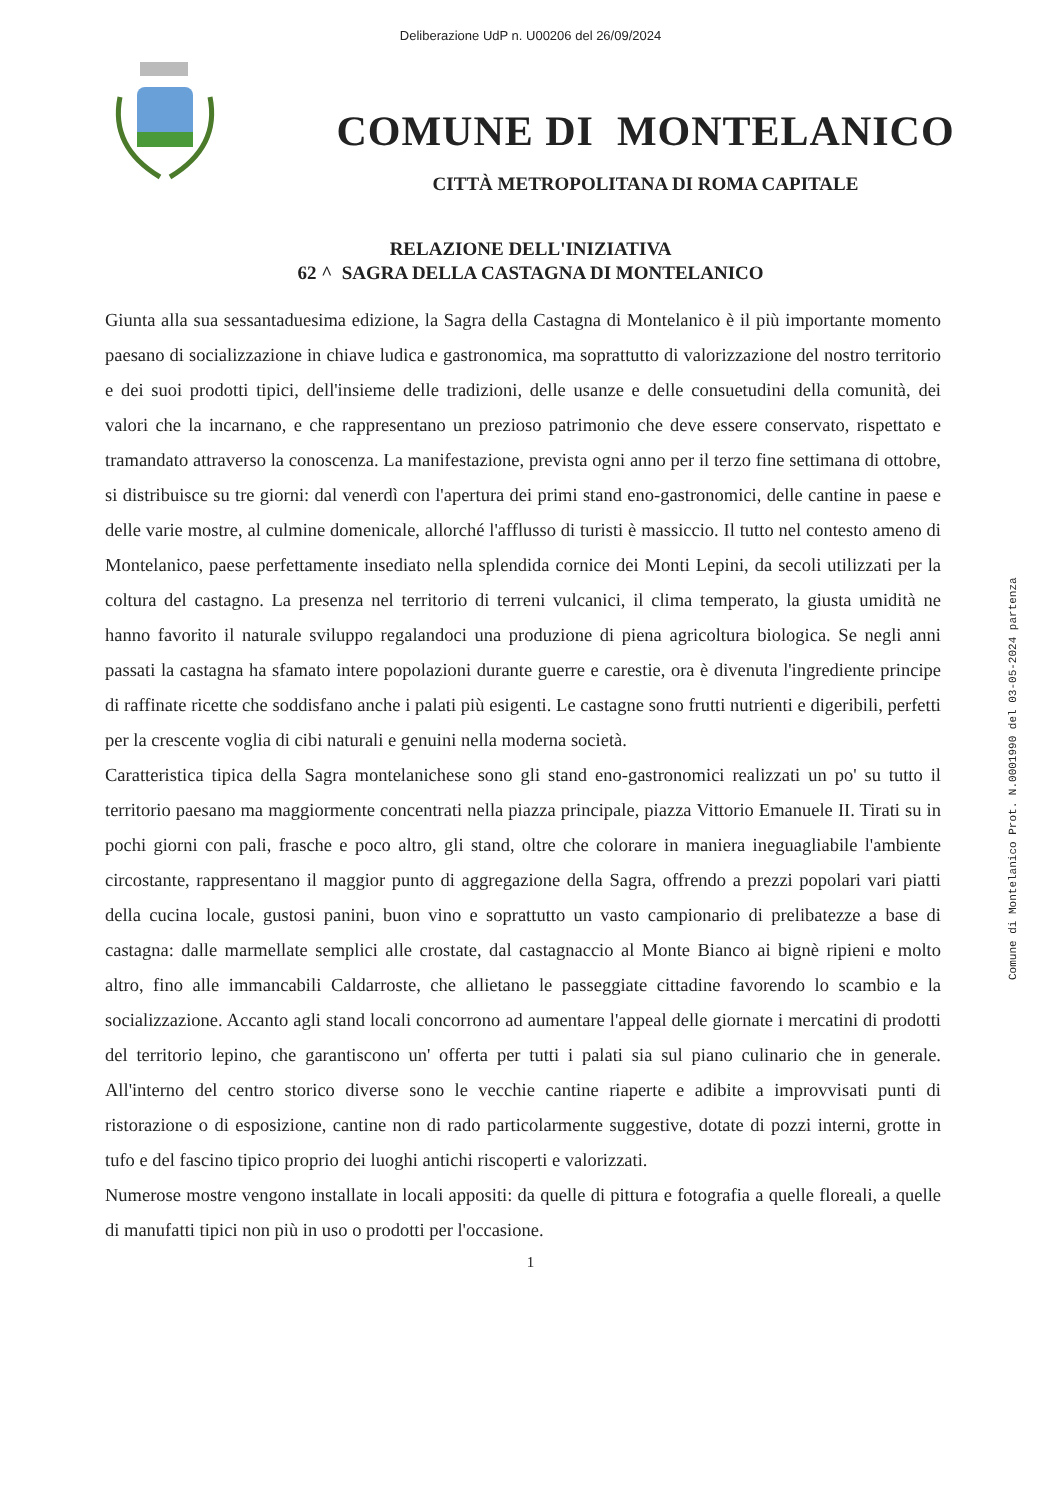Deliberazione UdP n. U00206 del 26/09/2024
COMUNE DI MONTELANICO
CITTÀ METROPOLITANA DI ROMA CAPITALE
RELAZIONE DELL'INIZIATIVA
62 ^ SAGRA DELLA CASTAGNA DI MONTELANICO
Giunta alla sua sessantaduesima edizione, la Sagra della Castagna di Montelanico è il più importante momento paesano di socializzazione in chiave ludica e gastronomica, ma soprattutto di valorizzazione del nostro territorio e dei suoi prodotti tipici, dell'insieme delle tradizioni, delle usanze e delle consuetudini della comunità, dei valori che la incarnano, e che rappresentano un prezioso patrimonio che deve essere conservato, rispettato e tramandato attraverso la conoscenza. La manifestazione, prevista ogni anno per il terzo fine settimana di ottobre, si distribuisce su tre giorni: dal venerdì con l'apertura dei primi stand eno-gastronomici, delle cantine in paese e delle varie mostre, al culmine domenicale, allorché l'afflusso di turisti è massiccio. Il tutto nel contesto ameno di Montelanico, paese perfettamente insediato nella splendida cornice dei Monti Lepini, da secoli utilizzati per la coltura del castagno. La presenza nel territorio di terreni vulcanici, il clima temperato, la giusta umidità ne hanno favorito il naturale sviluppo regalandoci una produzione di piena agricoltura biologica. Se negli anni passati la castagna ha sfamato intere popolazioni durante guerre e carestie, ora è divenuta l'ingrediente principe di raffinate ricette che soddisfano anche i palati più esigenti. Le castagne sono frutti nutrienti e digeribili, perfetti per la crescente voglia di cibi naturali e genuini nella moderna società.
Caratteristica tipica della Sagra montelanichese sono gli stand eno-gastronomici realizzati un po' su tutto il territorio paesano ma maggiormente concentrati nella piazza principale, piazza Vittorio Emanuele II. Tirati su in pochi giorni con pali, frasche e poco altro, gli stand, oltre che colorare in maniera ineguagliabile l'ambiente circostante, rappresentano il maggior punto di aggregazione della Sagra, offrendo a prezzi popolari vari piatti della cucina locale, gustosi panini, buon vino e soprattutto un vasto campionario di prelibatezze a base di castagna: dalle marmellate semplici alle crostate, dal castagnaccio al Monte Bianco ai bignè ripieni e molto altro, fino alle immancabili Caldarroste, che allietano le passeggiate cittadine favorendo lo scambio e la socializzazione. Accanto agli stand locali concorrono ad aumentare l'appeal delle giornate i mercatini di prodotti del territorio lepino, che garantiscono un' offerta per tutti i palati sia sul piano culinario che in generale. All'interno del centro storico diverse sono le vecchie cantine riaperte e adibite a improvvisati punti di ristorazione o di esposizione, cantine non di rado particolarmente suggestive, dotate di pozzi interni, grotte in tufo e del fascino tipico proprio dei luoghi antichi riscoperti e valorizzati.
Numerose mostre vengono installate in locali appositi: da quelle di pittura e fotografia a quelle floreali, a quelle di manufatti tipici non più in uso o prodotti per l'occasione.
1
Comune di Montelanico Prot. N.0001990 del 03-05-2024 partenza